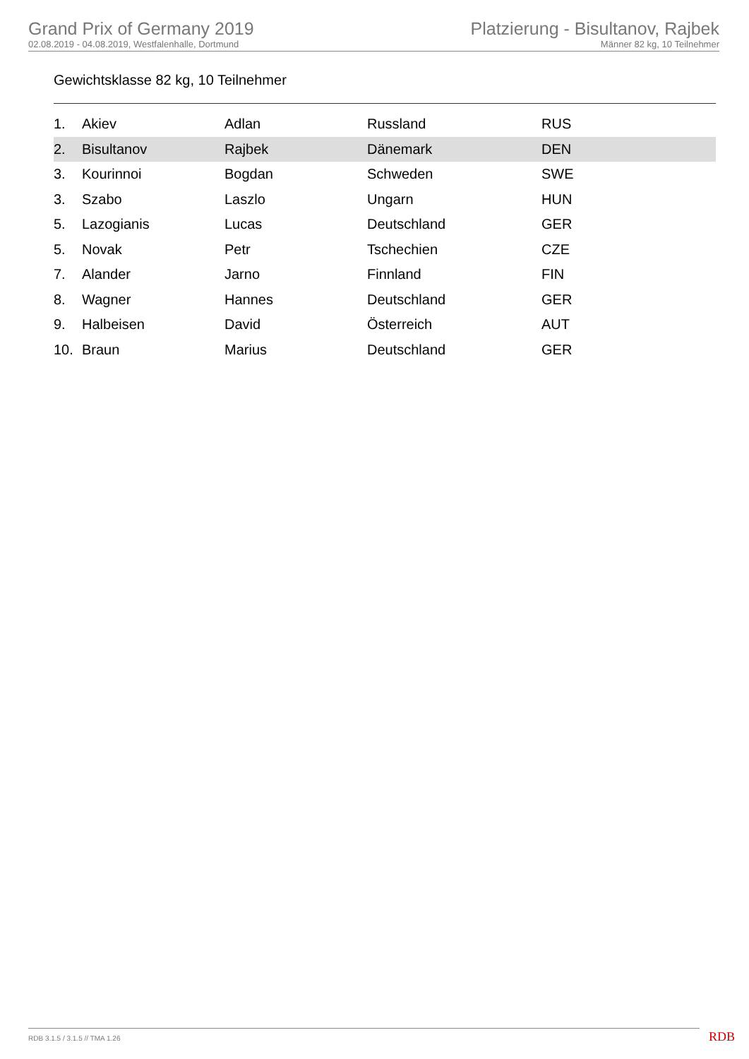Grand Prix of Germany 2019
02.08.2019 - 04.08.2019, Westfalenhalle, Dortmund
Platzierung - Bisultanov, Rajbek
Männer 82 kg, 10 Teilnehmer
Gewichtsklasse 82 kg, 10 Teilnehmer
| 1. | Akiev | Adlan | Russland | RUS |
| 2. | Bisultanov | Rajbek | Dänemark | DEN |
| 3. | Kourinnoi | Bogdan | Schweden | SWE |
| 3. | Szabo | Laszlo | Ungarn | HUN |
| 5. | Lazogianis | Lucas | Deutschland | GER |
| 5. | Novak | Petr | Tschechien | CZE |
| 7. | Alander | Jarno | Finnland | FIN |
| 8. | Wagner | Hannes | Deutschland | GER |
| 9. | Halbeisen | David | Österreich | AUT |
| 10. | Braun | Marius | Deutschland | GER |
RDB 3.1.5 / 3.1.5 // TMA 1.26 RDB